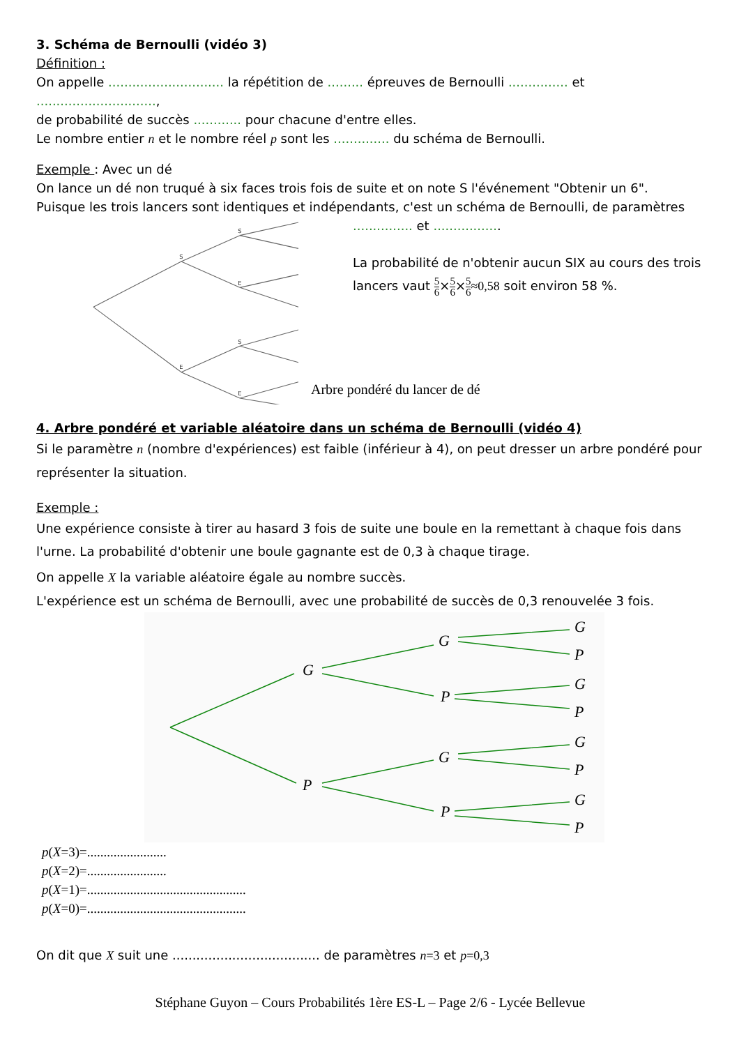3. Schéma de Bernoulli (vidéo 3)
Définition :
On appelle ............................. la répétition de ......... épreuves de Bernoulli ............... et ..............................,
de probabilité de succès ............ pour chacune d'entre elles.
Le nombre entier n et le nombre réel p sont les .............. du schéma de Bernoulli.
Exemple : Avec un dé
On lance un dé non truqué à six faces trois fois de suite et on note S l'événement "Obtenir un 6".
Puisque les trois lancers sont identiques et indépendants, c'est un schéma de Bernoulli, de paramètres
S
E
S
E
S
E
............... et .................
La probabilité de n'obtenir aucun SIX au cours des trois
lancers vaut 5 6×5 6×5 6≈0,58 soit environ 58 %.
Arbre pondéré du lancer de dé
4. Arbre pondéré et variable aléatoire dans un schéma de Bernoulli (vidéo 4)
Si le paramètre n (nombre d'expériences) est faible (inférieur à 4), on peut dresser un arbre pondéré pour représenter la situation.
Exemple :
Une expérience consiste à tirer au hasard 3 fois de suite une boule en la remettant à chaque fois dans l'urne. La probabilité d'obtenir une boule gagnante est de 0,3 à chaque tirage.
On appelle X la variable aléatoire égale au nombre succès.
L'expérience est un schéma de Bernoulli, avec une probabilité de succès de 0,3 renouvelée 3 fois.
G
P
G
P
G
P
G
P
G
P
G
P
G
P
p(X=3)=........................
p(X=2)=........................
p(X=1)=................................................
p(X=0)=................................................
On dit que X suit une ..................................... de paramètres n=3 et p=0,3
Stéphane Guyon – Cours Probabilités 1ère ES-L – Page 2/6 - Lycée Bellevue